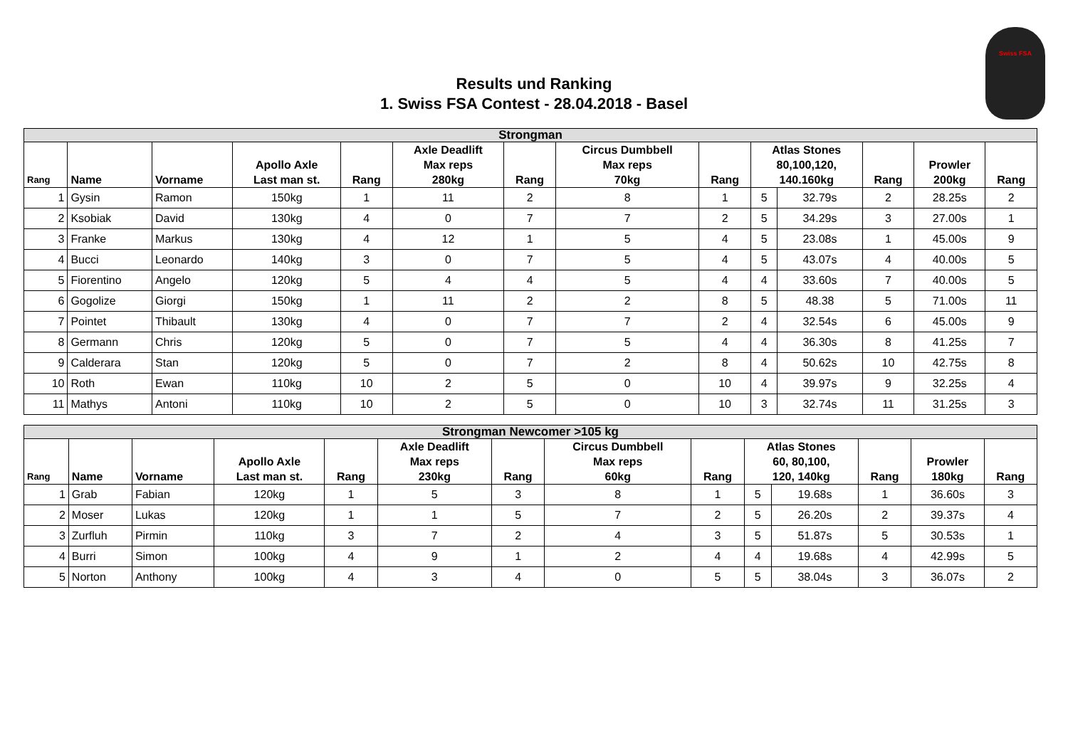Swiss FSA
Results und Ranking
1. Swiss FSA Contest - 28.04.2018 - Basel
| Strongman | | | | | | | | | | | | | |
| --- | --- | --- | --- | --- | --- | --- | --- | --- | --- | --- | --- | --- | --- |
| Rang | Name | Vorname | Apollo Axle Last man st. | Rang | Axle Deadlift Max reps 280kg | Rang | Circus Dumbbell Max reps 70kg | Rang | Atlas Stones 80,100,120, 140.160kg | | Rang | Prowler 200kg | Rang |
| 1 | Gysin | Ramon | 150kg | 1 | 11 | 2 | 8 | 1 | 5 | 32.79s | 2 | 28.25s | 2 |
| 2 | Ksobiak | David | 130kg | 4 | 0 | 7 | 7 | 2 | 5 | 34.29s | 3 | 27.00s | 1 |
| 3 | Franke | Markus | 130kg | 4 | 12 | 1 | 5 | 4 | 5 | 23.08s | 1 | 45.00s | 9 |
| 4 | Bucci | Leonardo | 140kg | 3 | 0 | 7 | 5 | 4 | 5 | 43.07s | 4 | 40.00s | 5 |
| 5 | Fiorentino | Angelo | 120kg | 5 | 4 | 4 | 5 | 4 | 4 | 33.60s | 7 | 40.00s | 5 |
| 6 | Gogolize | Giorgi | 150kg | 1 | 11 | 2 | 2 | 8 | 5 | 48.38 | 5 | 71.00s | 11 |
| 7 | Pointet | Thibault | 130kg | 4 | 0 | 7 | 7 | 2 | 4 | 32.54s | 6 | 45.00s | 9 |
| 8 | Germann | Chris | 120kg | 5 | 0 | 7 | 5 | 4 | 4 | 36.30s | 8 | 41.25s | 7 |
| 9 | Calderara | Stan | 120kg | 5 | 0 | 7 | 2 | 8 | 4 | 50.62s | 10 | 42.75s | 8 |
| 10 | Roth | Ewan | 110kg | 10 | 2 | 5 | 0 | 10 | 4 | 39.97s | 9 | 32.25s | 4 |
| 11 | Mathys | Antoni | 110kg | 10 | 2 | 5 | 0 | 10 | 3 | 32.74s | 11 | 31.25s | 3 |
| Strongman Newcomer >105 kg | | | | | | | | | | | | | |
| --- | --- | --- | --- | --- | --- | --- | --- | --- | --- | --- | --- | --- | --- |
| Rang | Name | Vorname | Apollo Axle Last man st. | Rang | Axle Deadlift Max reps 230kg | Rang | Circus Dumbbell Max reps 60kg | Rang | Atlas Stones 60, 80,100, 120, 140kg | | Rang | Prowler 180kg | Rang |
| 1 | Grab | Fabian | 120kg | 1 | 5 | 3 | 8 | 1 | 5 | 19.68s | 1 | 36.60s | 3 |
| 2 | Moser | Lukas | 120kg | 1 | 1 | 5 | 7 | 2 | 5 | 26.20s | 2 | 39.37s | 4 |
| 3 | Zurfluh | Pirmin | 110kg | 3 | 7 | 2 | 4 | 3 | 5 | 51.87s | 5 | 30.53s | 1 |
| 4 | Burri | Simon | 100kg | 4 | 9 | 1 | 2 | 4 | 4 | 19.68s | 4 | 42.99s | 5 |
| 5 | Norton | Anthony | 100kg | 4 | 3 | 4 | 0 | 5 | 5 | 38.04s | 3 | 36.07s | 2 |